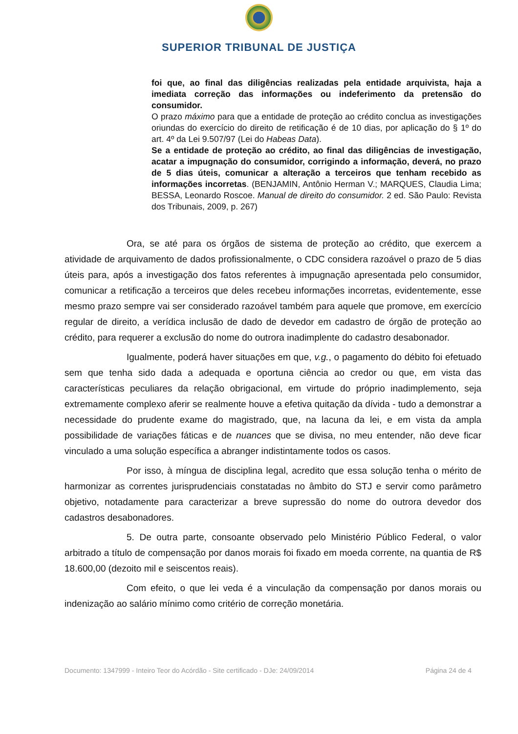SUPERIOR TRIBUNAL DE JUSTIÇA
foi que, ao final das diligências realizadas pela entidade arquivista, haja a imediata correção das informações ou indeferimento da pretensão do consumidor.
O prazo máximo para que a entidade de proteção ao crédito conclua as investigações oriundas do exercício do direito de retificação é de 10 dias, por aplicação do § 1º do art. 4º da Lei 9.507/97 (Lei do Habeas Data).
Se a entidade de proteção ao crédito, ao final das diligências de investigação, acatar a impugnação do consumidor, corrigindo a informação, deverá, no prazo de 5 dias úteis, comunicar a alteração a terceiros que tenham recebido as informações incorretas. (BENJAMIN, Antônio Herman V.; MARQUES, Claudia Lima; BESSA, Leonardo Roscoe. Manual de direito do consumidor. 2 ed. São Paulo: Revista dos Tribunais, 2009, p. 267)
Ora, se até para os órgãos de sistema de proteção ao crédito, que exercem a atividade de arquivamento de dados profissionalmente, o CDC considera razoável o prazo de 5 dias úteis para, após a investigação dos fatos referentes à impugnação apresentada pelo consumidor, comunicar a retificação a terceiros que deles recebeu informações incorretas, evidentemente, esse mesmo prazo sempre vai ser considerado razoável também para aquele que promove, em exercício regular de direito, a verídica inclusão de dado de devedor em cadastro de órgão de proteção ao crédito, para requerer a exclusão do nome do outrora inadimplente do cadastro desabonador.
Igualmente, poderá haver situações em que, v.g., o pagamento do débito foi efetuado sem que tenha sido dada a adequada e oportuna ciência ao credor ou que, em vista das características peculiares da relação obrigacional, em virtude do próprio inadimplemento, seja extremamente complexo aferir se realmente houve a efetiva quitação da dívida - tudo a demonstrar a necessidade do prudente exame do magistrado, que, na lacuna da lei, e em vista da ampla possibilidade de variações fáticas e de nuances que se divisa, no meu entender, não deve ficar vinculado a uma solução específica a abranger indistintamente todos os casos.
Por isso, à míngua de disciplina legal, acredito que essa solução tenha o mérito de harmonizar as correntes jurisprudenciais constatadas no âmbito do STJ e servir como parâmetro objetivo, notadamente para caracterizar a breve supressão do nome do outrora devedor dos cadastros desabonadores.
5. De outra parte, consoante observado pelo Ministério Público Federal, o valor arbitrado a título de compensação por danos morais foi fixado em moeda corrente, na quantia de R$ 18.600,00 (dezoito mil e seiscentos reais).
Com efeito, o que lei veda é a vinculação da compensação por danos morais ou indenização ao salário mínimo como critério de correção monetária.
Documento: 1347999 - Inteiro Teor do Acórdão - Site certificado - DJe: 24/09/2014 Página 24 de 4